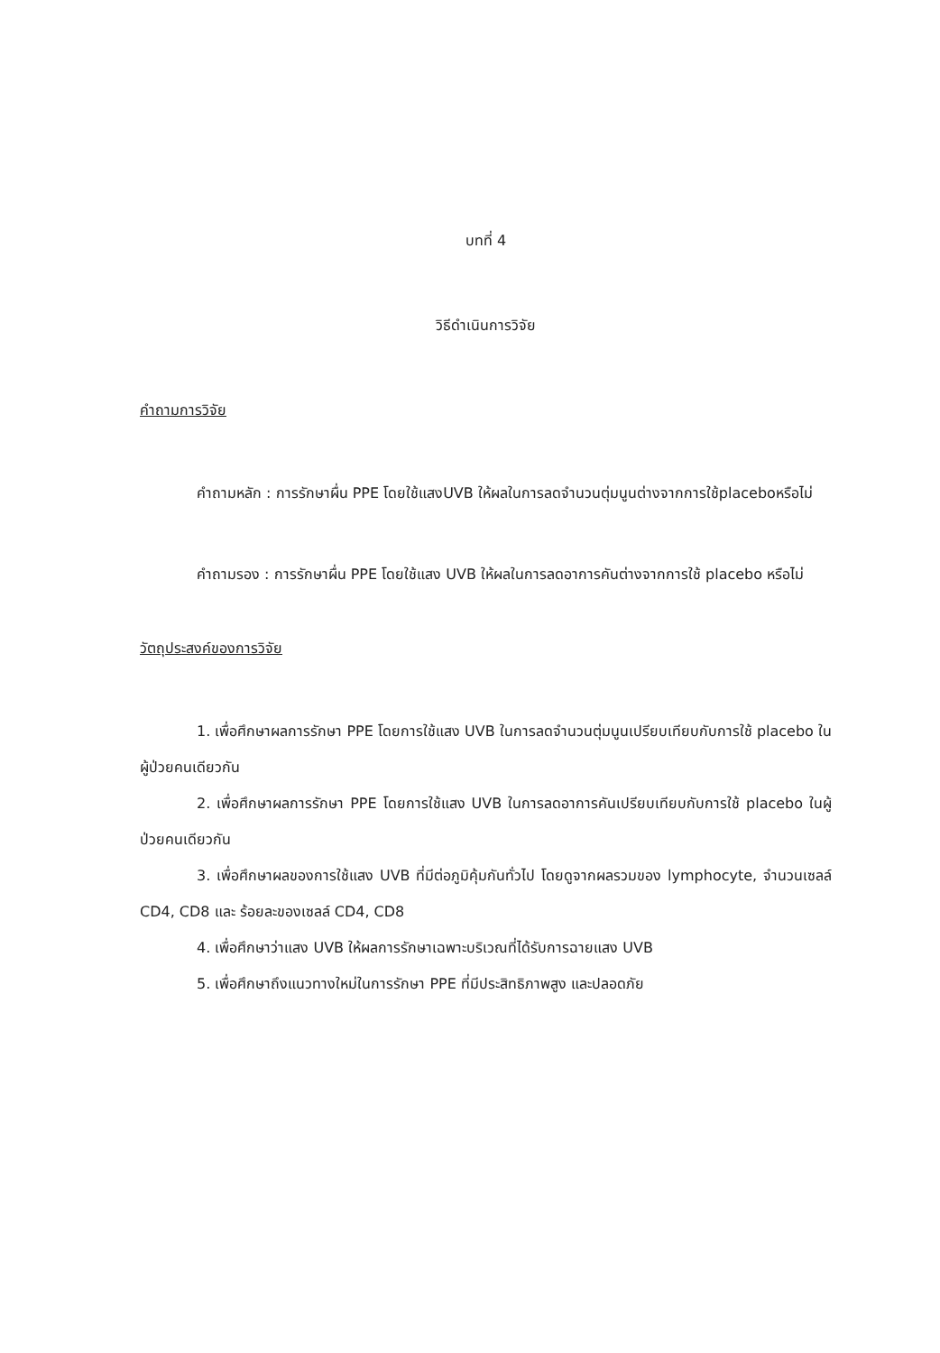บทที่ 4
วิธีดำเนินการวิจัย
คำถามการวิจัย
คำถามหลัก : การรักษาผื่น PPE โดยใช้แสงUVB ให้ผลในการลดจำนวนตุ่มนูนต่างจากการใช้placeboหรือไม่
คำถามรอง : การรักษาผื่น PPE โดยใช้แสง UVB ให้ผลในการลดอาการคันต่างจากการใช้ placebo หรือไม่
วัตถุประสงค์ของการวิจัย
1. เพื่อศึกษาผลการรักษา PPE โดยการใช้แสง UVB ในการลดจำนวนตุ่มนูนเปรียบเทียบกับการใช้ placebo ในผู้ป่วยคนเดียวกัน
2. เพื่อศึกษาผลการรักษา PPE โดยการใช้แสง UVB ในการลดอาการคันเปรียบเทียบกับการใช้ placebo ในผู้ป่วยคนเดียวกัน
3. เพื่อศึกษาผลของการใช้แสง UVB ที่มีต่อภูมิคุ้มกันทั่วไป โดยดูจากผลรวมของ lymphocyte, จำนวนเซลล์ CD4, CD8 และ ร้อยละของเซลล์ CD4, CD8
4. เพื่อศึกษาว่าแสง UVB ให้ผลการรักษาเฉพาะบริเวณที่ได้รับการฉายแสง UVB
5. เพื่อศึกษาถึงแนวทางใหม่ในการรักษา PPE ที่มีประสิทธิภาพสูง และปลอดภัย